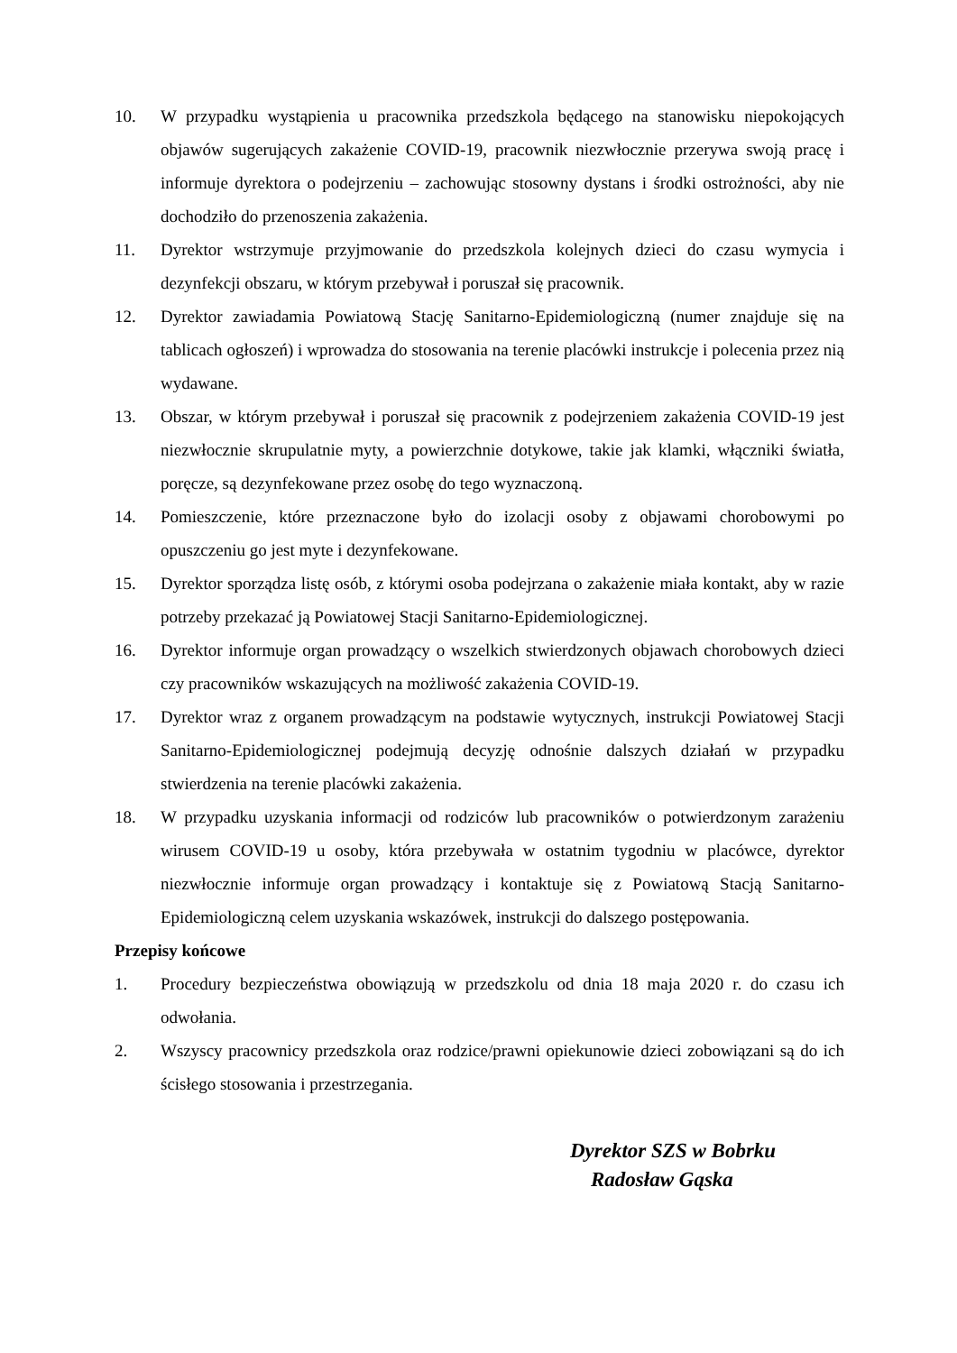10. W przypadku wystąpienia u pracownika przedszkola będącego na stanowisku niepokojących objawów sugerujących zakażenie COVID-19, pracownik niezwłocznie przerywa swoją pracę i informuje dyrektora o podejrzeniu – zachowując stosowny dystans i środki ostrożności, aby nie dochodziło do przenoszenia zakażenia.
11. Dyrektor wstrzymuje przyjmowanie do przedszkola kolejnych dzieci do czasu wymycia i dezynfekcji obszaru, w którym przebywał i poruszał się pracownik.
12. Dyrektor zawiadamia Powiatową Stację Sanitarno-Epidemiologiczną (numer znajduje się na tablicach ogłoszeń) i wprowadza do stosowania na terenie placówki instrukcje i polecenia przez nią wydawane.
13. Obszar, w którym przebywał i poruszał się pracownik z podejrzeniem zakażenia COVID-19 jest niezwłocznie skrupulatnie myty, a powierzchnie dotykowe, takie jak klamki, włączniki światła, poręcze, są dezynfekowane przez osobę do tego wyznaczoną.
14. Pomieszczenie, które przeznaczone było do izolacji osoby z objawami chorobowymi po opuszczeniu go jest myte i dezynfekowane.
15. Dyrektor sporządza listę osób, z którymi osoba podejrzana o zakażenie miała kontakt, aby w razie potrzeby przekazać ją Powiatowej Stacji Sanitarno-Epidemiologicznej.
16. Dyrektor informuje organ prowadzący o wszelkich stwierdzonych objawach chorobowych dzieci czy pracowników wskazujących na możliwość zakażenia COVID-19.
17. Dyrektor wraz z organem prowadzącym na podstawie wytycznych, instrukcji Powiatowej Stacji Sanitarno-Epidemiologicznej podejmują decyzję odnośnie dalszych działań w przypadku stwierdzenia na terenie placówki zakażenia.
18. W przypadku uzyskania informacji od rodziców lub pracowników o potwierdzonym zarażeniu wirusem COVID-19 u osoby, która przebywała w ostatnim tygodniu w placówce, dyrektor niezwłocznie informuje organ prowadzący i kontaktuje się z Powiatową Stacją Sanitarno-Epidemiologiczną celem uzyskania wskazówek, instrukcji do dalszego postępowania.
Przepisy końcowe
1. Procedury bezpieczeństwa obowiązują w przedszkolu od dnia 18 maja 2020 r. do czasu ich odwołania.
2. Wszyscy pracownicy przedszkola oraz rodzice/prawni opiekunowie dzieci zobowiązani są do ich ścisłego stosowania i przestrzegania.
Dyrektor SZS w Bobrku
Radosław Gąska